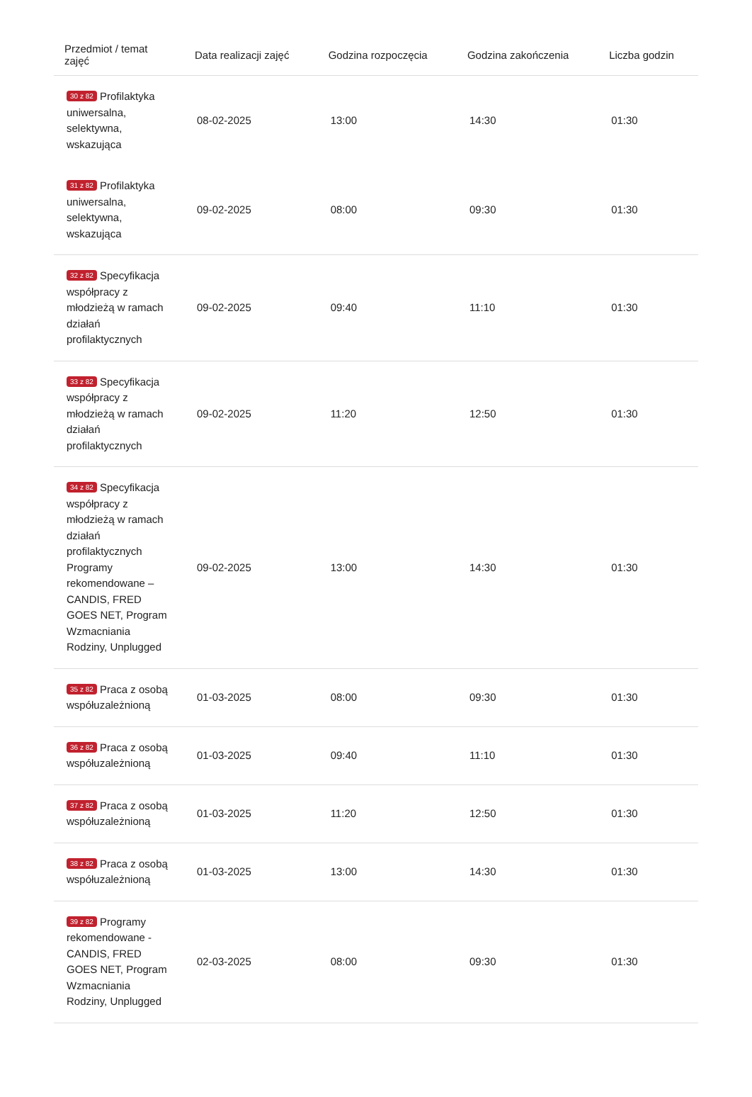| Przedmiot / temat zajęć | Data realizacji zajęć | Godzina rozpoczęcia | Godzina zakończenia | Liczba godzin |
| --- | --- | --- | --- | --- |
| 30 z 82 Profilaktyka uniwersalna, selektywna, wskazująca | 08-02-2025 | 13:00 | 14:30 | 01:30 |
| 31 z 82 Profilaktyka uniwersalna, selektywna, wskazująca | 09-02-2025 | 08:00 | 09:30 | 01:30 |
| 32 z 82 Specyfikacja współpracy z młodzieżą w ramach działań profilaktycznych | 09-02-2025 | 09:40 | 11:10 | 01:30 |
| 33 z 82 Specyfikacja współpracy z młodzieżą w ramach działań profilaktycznych | 09-02-2025 | 11:20 | 12:50 | 01:30 |
| 34 z 82 Specyfikacja współpracy z młodzieżą w ramach działań profilaktycznych Programy rekomendowane – CANDIS, FRED GOES NET, Program Wzmacniania Rodziny, Unplugged | 09-02-2025 | 13:00 | 14:30 | 01:30 |
| 35 z 82 Praca z osobą współuzależnioną | 01-03-2025 | 08:00 | 09:30 | 01:30 |
| 36 z 82 Praca z osobą współuzależnioną | 01-03-2025 | 09:40 | 11:10 | 01:30 |
| 37 z 82 Praca z osobą współuzależnioną | 01-03-2025 | 11:20 | 12:50 | 01:30 |
| 38 z 82 Praca z osobą współuzależnioną | 01-03-2025 | 13:00 | 14:30 | 01:30 |
| 39 z 82 Programy rekomendowane - CANDIS, FRED GOES NET, Program Wzmacniania Rodziny, Unplugged | 02-03-2025 | 08:00 | 09:30 | 01:30 |